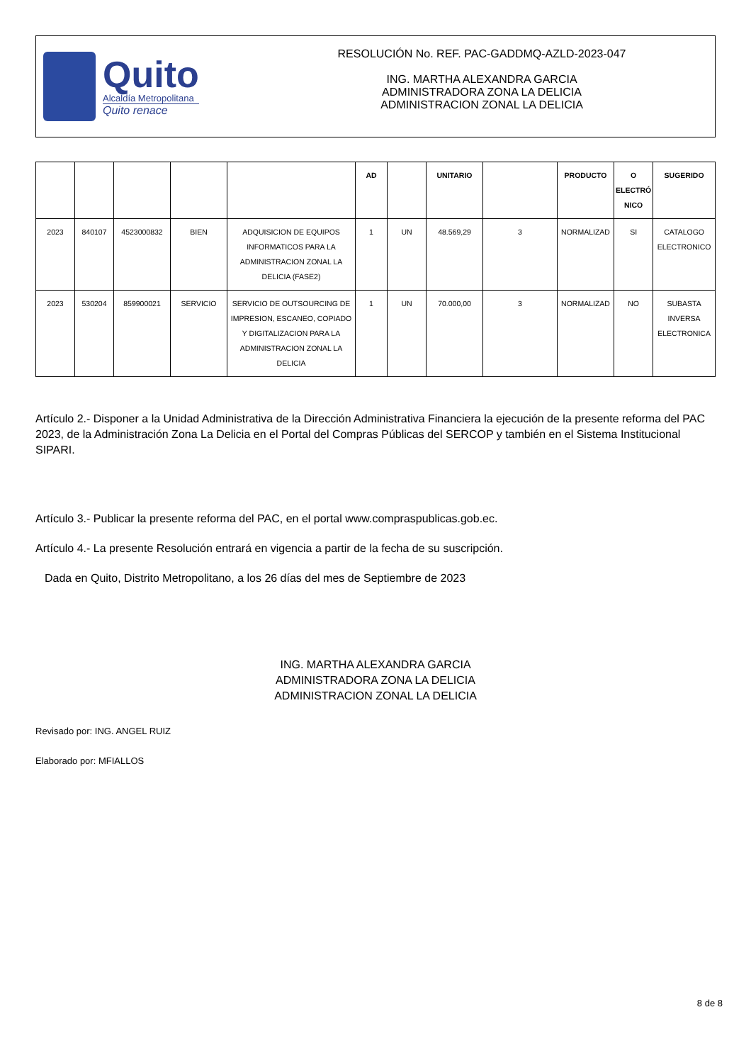Quito
Alcaldía Metropolitana
Quito renace
RESOLUCIÓN No. REF. PAC-GADDMQ-AZLD-2023-047
ING. MARTHA ALEXANDRA GARCIA
ADMINISTRADORA ZONA LA DELICIA
ADMINISTRACION ZONAL LA DELICIA
| | | | | | AD | | UNITARIO | | PRODUCTO | O ELECTRÓ NICO | SUGERIDO |
| --- | --- | --- | --- | --- | --- | --- | --- | --- | --- | --- | --- |
| 2023 | 840107 | 4523000832 | BIEN | ADQUISICION DE EQUIPOS INFORMATICOS PARA LA ADMINISTRACION ZONAL LA DELICIA (FASE2) | 1 | UN | 48.569,29 | 3 | NORMALIZAD | SI | CATALOGO ELECTRONICO |
| 2023 | 530204 | 859900021 | SERVICIO | SERVICIO DE OUTSOURCING DE IMPRESION, ESCANEO, COPIADO Y DIGITALIZACION PARA LA ADMINISTRACION ZONAL LA DELICIA | 1 | UN | 70.000,00 | 3 | NORMALIZAD | NO | SUBASTA INVERSA ELECTRONICA |
Artículo 2.- Disponer a la Unidad Administrativa de la Dirección Administrativa Financiera la ejecución de la presente reforma del PAC 2023, de la Administración Zona La Delicia en el Portal del Compras Públicas del SERCOP y también en el Sistema Institucional SIPARI.
Artículo 3.- Publicar la presente reforma del PAC, en el portal www.compraspublicas.gob.ec.
Artículo 4.- La presente Resolución entrará en vigencia a partir de la fecha de su suscripción.
Dada en Quito, Distrito Metropolitano, a los 26 días del mes de Septiembre de 2023
ING. MARTHA ALEXANDRA GARCIA
ADMINISTRADORA ZONA LA DELICIA
ADMINISTRACION ZONAL LA DELICIA
Revisado por: ING. ANGEL RUIZ
Elaborado por: MFIALLOS
8 de 8